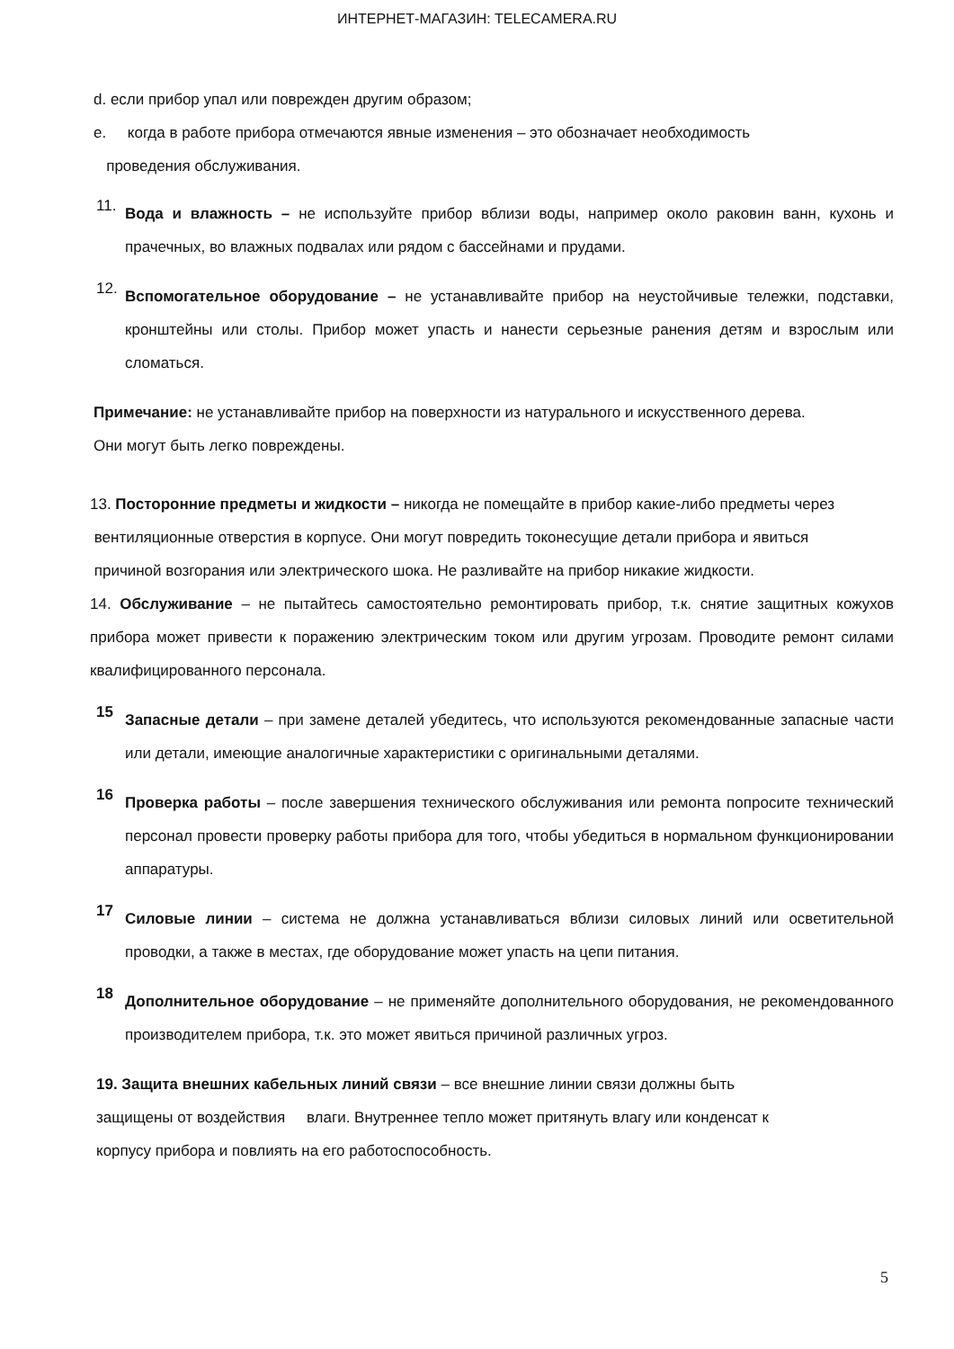ИНТЕРНЕТ-МАГАЗИН: TELECAMERA.RU
d. если прибор упал или поврежден другим образом;
e. когда в работе прибора отмечаются явные изменения – это обозначает необходимость
проведения обслуживания.
11.
Вода и влажность – не используйте прибор вблизи воды, например около раковин ванн, кухонь и прачечных, во влажных подвалах или рядом с бассейнами и прудами.
12.
Вспомогательное оборудование – не устанавливайте прибор на неустойчивые тележки, подставки, кронштейны или столы. Прибор может упасть и нанести серьезные ранения детям и взрослым или сломаться.
Примечание: не устанавливайте прибор на поверхности из натурального и искусственного дерева.
Они могут быть легко повреждены.
13. Посторонние предметы и жидкости – никогда не помещайте в прибор какие-либо предметы через
вентиляционные отверстия в корпусе. Они могут повредить токонесущие детали прибора и явиться
причиной возгорания или электрического шока. Не разливайте на прибор никакие жидкости.
14. Обслуживание – не пытайтесь самостоятельно ремонтировать прибор, т.к. снятие защитных кожухов прибора может привести к поражению электрическим током или другим угрозам. Проводите ремонт силами квалифицированного персонала.
15
Запасные детали – при замене деталей убедитесь, что используются рекомендованные запасные части или детали, имеющие аналогичные характеристики с оригинальными деталями.
16
Проверка работы – после завершения технического обслуживания или ремонта попросите технический персонал провести проверку работы прибора для того, чтобы убедиться в нормальном функционировании аппаратуры.
17
Силовые линии – система не должна устанавливаться вблизи силовых линий или осветительной проводки, а также в местах, где оборудование может упасть на цепи питания.
18
Дополнительное оборудование – не применяйте дополнительного оборудования, не рекомендованного производителем прибора, т.к. это может явиться причиной различных угроз.
19. Защита внешних кабельных линий связи – все внешние линии связи должны быть
защищены от воздействия влаги. Внутреннее тепло может притянуть влагу или конденсат к
корпусу прибора и повлиять на его работоспособность.
5